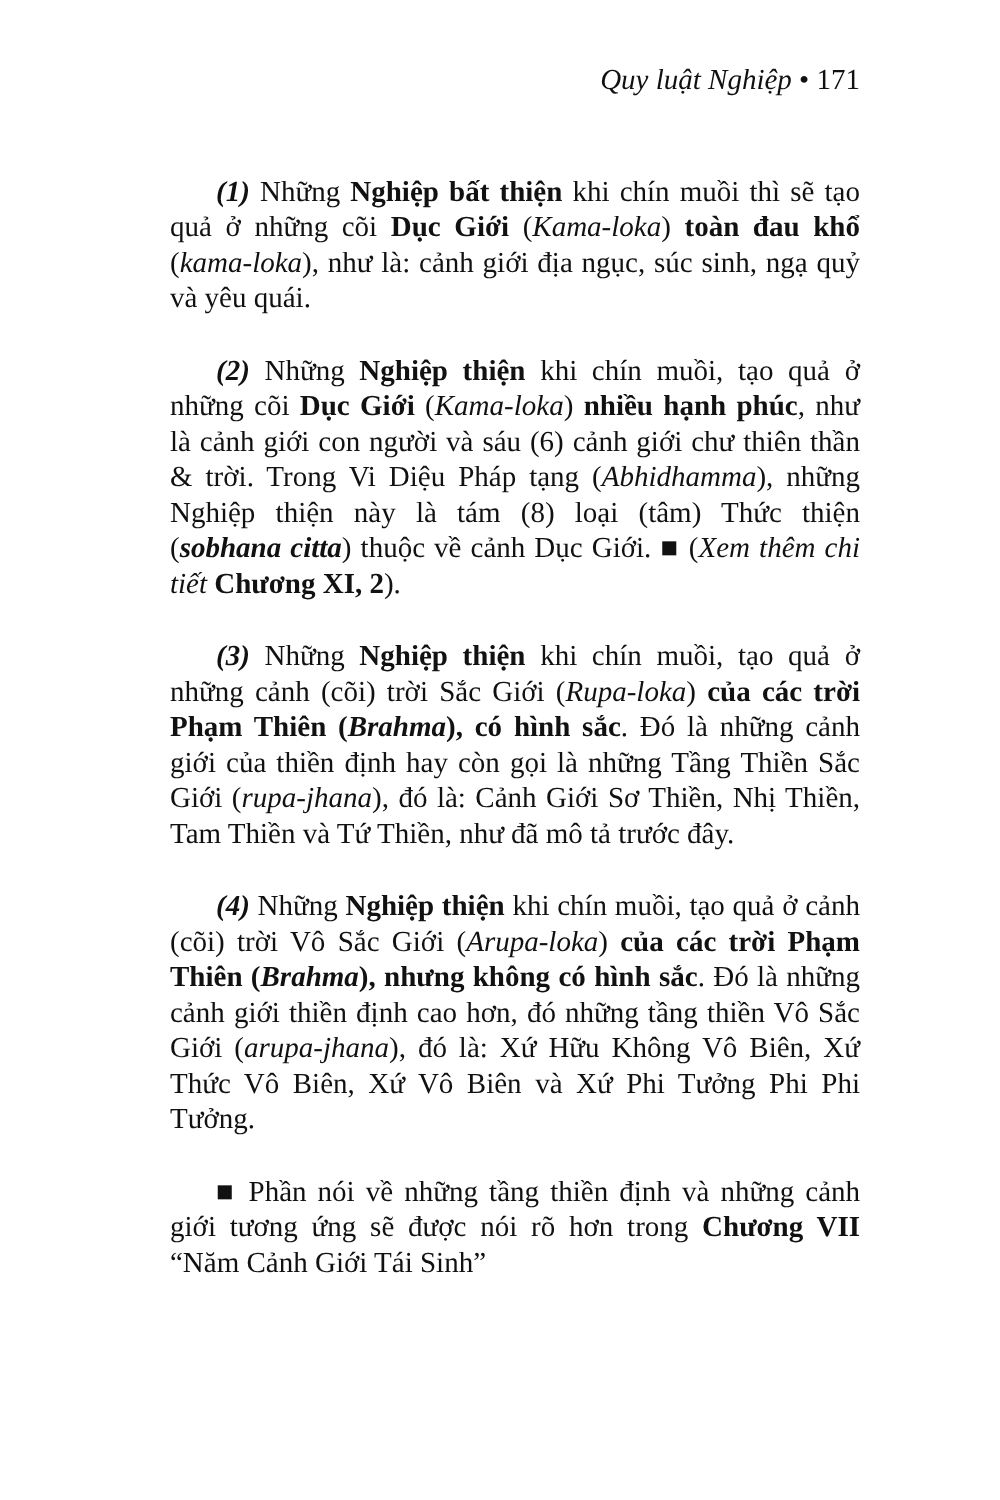Quy luật Nghiệp • 171
(1) Những Nghiệp bất thiện khi chín muồi thì sẽ tạo quả ở những cõi Dục Giới (Kama-loka) toàn đau khổ (kama-loka), như là: cảnh giới địa ngục, súc sinh, ngạ quỷ và yêu quái.
(2) Những Nghiệp thiện khi chín muồi, tạo quả ở những cõi Dục Giới (Kama-loka) nhiều hạnh phúc, như là cảnh giới con người và sáu (6) cảnh giới chư thiên thần & trời. Trong Vi Diệu Pháp tạng (Abhidhamma), những Nghiệp thiện này là tám (8) loại (tâm) Thức thiện (sobhana citta) thuộc về cảnh Dục Giới. ■ (Xem thêm chi tiết Chương XI, 2).
(3) Những Nghiệp thiện khi chín muồi, tạo quả ở những cảnh (cõi) trời Sắc Giới (Rupa-loka) của các trời Phạm Thiên (Brahma), có hình sắc. Đó là những cảnh giới của thiền định hay còn gọi là những Tầng Thiền Sắc Giới (rupa-jhana), đó là: Cảnh Giới Sơ Thiền, Nhị Thiền, Tam Thiền và Tứ Thiền, như đã mô tả trước đây.
(4) Những Nghiệp thiện khi chín muồi, tạo quả ở cảnh (cõi) trời Vô Sắc Giới (Arupa-loka) của các trời Phạm Thiên (Brahma), nhưng không có hình sắc. Đó là những cảnh giới thiền định cao hơn, đó những tầng thiền Vô Sắc Giới (arupa-jhana), đó là: Xứ Hữu Không Vô Biên, Xứ Thức Vô Biên, Xứ Vô Biên và Xứ Phi Tưởng Phi Phi Tưởng.
■ Phần nói về những tầng thiền định và những cảnh giới tương ứng sẽ được nói rõ hơn trong Chương VII “Năm Cảnh Giới Tái Sinh”